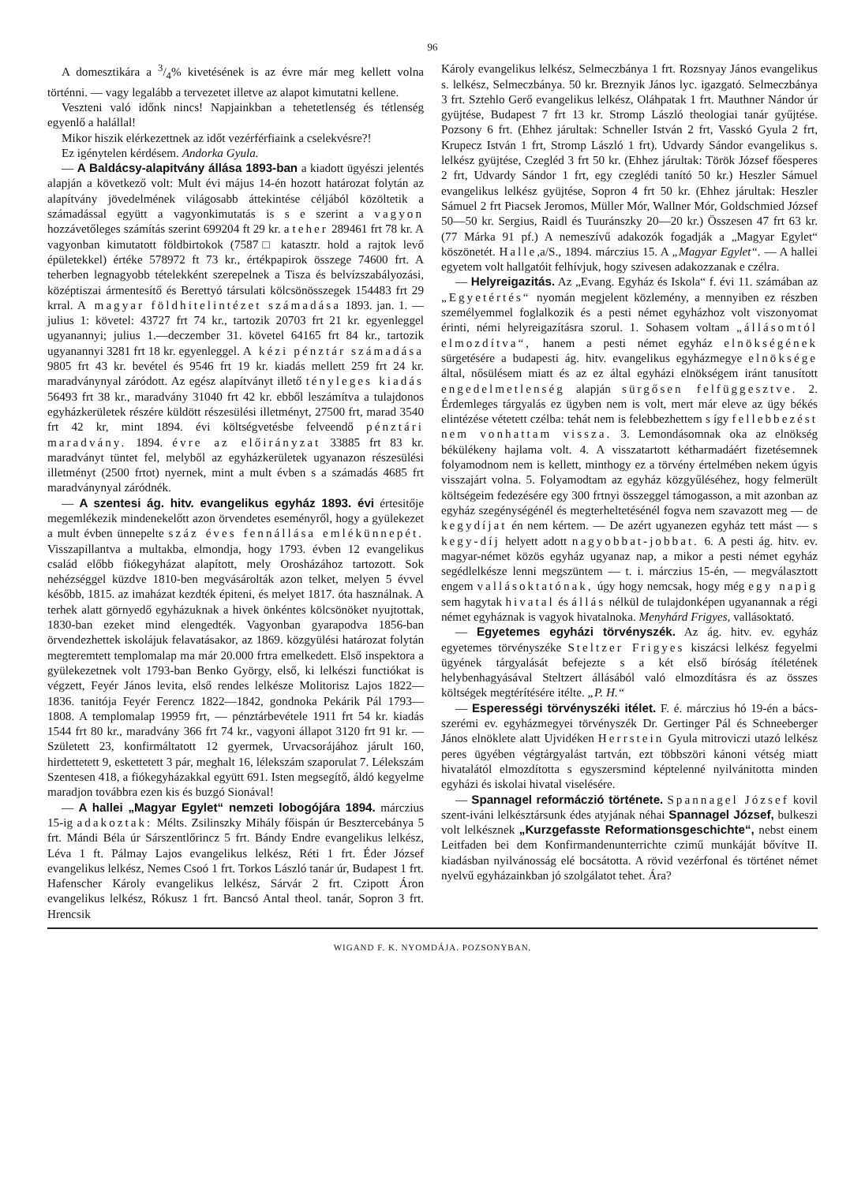96
A domesztikára a 3/4% kivetésének is az évre már meg kellett volna történni. — vagy legalább a tervezetet illetve az alapot kimutatni kellene.
Veszteni való időnk nincs! Napjainkban a tehetetlenség és tétlenség egyenlő a halállal!
Mikor hiszik elérkezettnek az időt vezérférfiaink a cselekvésre?!
Ez igénytelen kérdésem. Andorka Gyula.
— A Baldácsy-alapitvány állása 1893-ban a kiadott ügyészi jelentés alapján a következő volt: Mult évi május 14-én hozott határozat folytán az alapítvány jövedelmének világosabb áttekintése céljából közöltetik a számadással együtt a vagyonkimutatás is s e szerint a vagyon hozzávetőleges számítás szerint 699204 ft 29 kr. a teher 289461 frt 78 kr. A vagyonban kimutatott földbirtokok (7587□ katasztr. hold a rajtok levő épületekkel) értéke 578972 ft 73 kr., értékpapirok összege 74600 frt. A teherben legnagyobb tételekként szerepelnek a Tisza és belvízszabályozási, középtiszai ármentesítő és Berettyó társulati kölcsönösszegek 154483 frt 29 krral. A magyar földhitelintézet számadása 1893. jan. 1. — julius 1: követel: 43727 frt 74 kr., tartozik 20703 frt 21 kr. egyenleggel ugyanannyi; julius 1.—deczember 31. követel 64165 frt 84 kr., tartozik ugyanannyi 3281 frt 18 kr. egyenleggel. A kézi pénztár számadása 9805 frt 43 kr. bevétel és 9546 frt 19 kr. kiadás mellett 259 frt 24 kr. maradványnyal záródott. Az egész alapítványt illető tényleges kiadás 56493 frt 38 kr., maradvány 31040 frt 42 kr. ebből leszámítva a tulajdonos egyházkerületek részére küldött részesülési illetményt, 27500 frt, marad 3540 frt 42 kr, mint 1894. évi költségvetésbe felveendő pénztári maradvány. 1894. évre az előirányzat 33885 frt 83 kr. maradványt tüntet fel, melyből az egyházkerületek ugyanazon részesülési illetményt (2500 frtot) nyernek, mint a mult évben s a számadás 4685 frt maradványnyal záródnék.
— A szentesi ág. hitv. evangelikus egyház 1893. évi értesitője megemlékezik mindenekelőtt azon örvendetes eseményről, hogy a gyülekezet a mult évben ünnepelte száz éves fennállása emlékünnepét. Visszapillantva a multakba, elmondja, hogy 1793. évben 12 evangelikus család előbb fiókegyházat alapított, mely Orosházához tartozott. Sok nehézséggel küzdve 1810-ben megvásárolták azon telket, melyen 5 évvel később, 1815. az imaházat kezdték épiteni, és melyet 1817. óta használnak. A terhek alatt görnyedő egyházuknak a hivek önkéntes kölcsönöket nyujtottak, 1830-ban ezeket mind elengedték. Vagyonban gyarapodva 1856-ban örvendezhettek iskolájuk felavatásakor, az 1869. közgyülési határozat folytán megteremtett templomalap ma már 20.000 frtra emelkedett. Első inspektora a gyülekezetnek volt 1793-ban Benko György, első, ki lelkészi functiókat is végzett, Feyér János levita, első rendes lelkésze Molitorisz Lajos 1822—1836. tanitója Feyér Ferencz 1822—1842, gondnoka Pekárik Pál 1793—1808. A templomalap 19959 frt, — pénztárbevétele 1911 frt 54 kr. kiadás 1544 frt 80 kr., maradvány 366 frt 74 kr., vagyoni állapot 3120 frt 91 kr. — Született 23, konfirmáltatott 12 gyermek, Urvacsorájához járult 160, hirdettetett 9, eskettetett 3 pár, meghalt 16, lélekszám szaporulat 7. Lélekszám Szentesen 418, a fiókegyházakkal együtt 691. Isten megsegítő, áldó kegyelme maradjon továbbra ezen kis és buzgó Sionával!
— A hallei „Magyar Egylet“ nemzeti lobogójára 1894. márczius 15-ig adakoztak: Mélts. Zsilinszky Mihály főispán úr Besztercebánya 5 frt. Mándi Béla úr Sárszentlőrincz 5 frt. Bándy Endre evangelikus lelkész, Léva 1 ft. Pálmay Lajos evangelikus lelkész, Réti 1 frt. Éder József evangelikus lelkész, Nemes Csoó 1 frt. Torkos László tanár úr, Budapest 1 frt. Hafenscher Károly evangelikus lelkész, Sárvár 2 frt. Czipott Áron evangelikus lelkész, Rókusz 1 frt. Bancsó Antal theol. tanár, Sopron 3 frt. Hrencsik
Károly evangelikus lelkész, Selmeczbánya 1 frt. Rozsnyay János evangelikus s. lelkész, Selmeczbánya. 50 kr. Breznyik János lyc. igazgató. Selmeczbánya 3 frt. Sztehlo Gerő evangelikus lelkész, Oláhpatak 1 frt. Mauthner Nándor úr gyüjtése, Budapest 7 frt 13 kr. Stromp László theologiai tanár gyűjtése. Pozsony 6 frt. (Ehhez járultak: Schneller István 2 frt, Vasskó Gyula 2 frt, Krupecz István 1 frt, Stromp László 1 frt). Udvardy Sándor evangelikus s. lelkész gyüjtése, Czegléd 3 frt 50 kr. (Ehhez járultak: Török József főesperes 2 frt, Udvardy Sándor 1 frt, egy czeglédi tanító 50 kr.) Heszler Sámuel evangelikus lelkész gyüjtése, Sopron 4 frt 50 kr. (Ehhez járultak: Heszler Sámuel 2 frt Piacsek Jeromos, Müller Mór, Wallner Mór, Goldschmied József 50—50 kr. Sergius, Raidl és Tuuránszky 20—20 kr.) Összesen 47 frt 63 kr. (77 Márka 91 pf.) A nemeszívű adakozók fogadják a „Magyar Egylet“ köszönetét. Halle,a/S., 1894. márczius 15. A „Magyar Egylet“. — A hallei egyetem volt hallgatóit felhívjuk, hogy szivesen adakozzanak e czélra.
— Helyreigazitás. Az „Evang. Egyház és Iskola“ f. évi 11. számában az „Egyetértés“ nyomán megjelent közlemény, a mennyiben ez részben személyemmel foglalkozik és a pesti német egyházhoz volt viszonyomat érinti, némi helyreigazításra szorul. 1. Sohasem voltam „állásomtól elmozdítva“, hanem a pesti német egyház elnökségének sürgetésére a budapesti ág. hitv. evangelikus egyházmegye elnöksége által, nősülésem miatt és az ez által egyházi elnökségem iránt tanusított engedelmetlenség alapján sürgősen felfüggesztve. 2. Érdemleges tárgyalás ez ügyben nem is volt, mert már eleve az ügy békés elintézése vétetett czélba: tehát nem is felebbezhettem s így fellebbezést nem vonhattam vissza. 3. Lemondásomnak oka az elnökség békülékeny hajlama volt. 4. A visszatartott kétharmadáért fizetésemnek folyamodnom nem is kellett, minthogy ez a törvény értelmében nekem úgyis visszajárt volna. 5. Folyamodtam az egyház közgyűléséhez, hogy felmerült költségeim fedezésére egy 300 frtnyi összeggel támogasson, a mit azonban az egyház szegénységénél és megterheltetésénél fogva nem szavazott meg — de kegydíjat én nem kértem. — De azért ugyanezen egyház tett mást — s kegy-díj helyett adott nagyobbat-jobbat. 6. A pesti ág. hitv. ev. magyar-német közös egyház ugyanaz nap, a mikor a pesti német egyház segédlelkésze lenni megszüntem — t. i. márczius 15-én, — megválasztott engem vallásoktatónak, úgy hogy nemcsak, hogy még egy napig sem hagytak hivatal és állás nélkül de tulajdonképen ugyanannak a régi német egyháznak is vagyok hivatalnoka. Menyhárd Frigyes, vallásoktató.
— Egyetemes egyházi törvényszék. Az ág. hitv. ev. egyház egyetemes törvényszéke Steltzer Frigyes kiszácsi lelkész fegyelmi ügyének tárgyalását befejezte s a két első bíróság ítéletének helybenhagyásával Steltzert állásából való elmozdításra és az összes költségek megtérítésére itélte. „P. H.“
— Esperességi törvényszéki itélet. F. é. márczius hó 19-én a bács-szerémi ev. egyházmegyei törvényszék Dr. Gertinger Pál és Schneeberger János elnöklete alatt Ujvidéken Herrstein Gyula mitroviczi utazó lelkész peres ügyében végtárgyalást tartván, ezt többszöri kánoni vétség miatt hivatalától elmozdította s egyszersmind képtelenné nyilvánitotta minden egyházi és iskolai hivatal viselésére.
— Spannagel reformáczió története. Spannagel József kovil szent-iváni lelkésztársunk édes atyjának néhai Spannagel József, bulkeszi volt lelkésznek „Kurzgefasste Reformationsgeschichte“, nebst einem Leitfaden bei dem Konfirmandenunterrichte czimű munkáját bővítve II. kiadásban nyilvánosság elé bocsátotta. A rövid vezérfonal és történet német nyelvű egyházainkban jó szolgálatot tehet. Ára?
WIGAND F. K. NYOMDÁJA. POZSONYBAN.